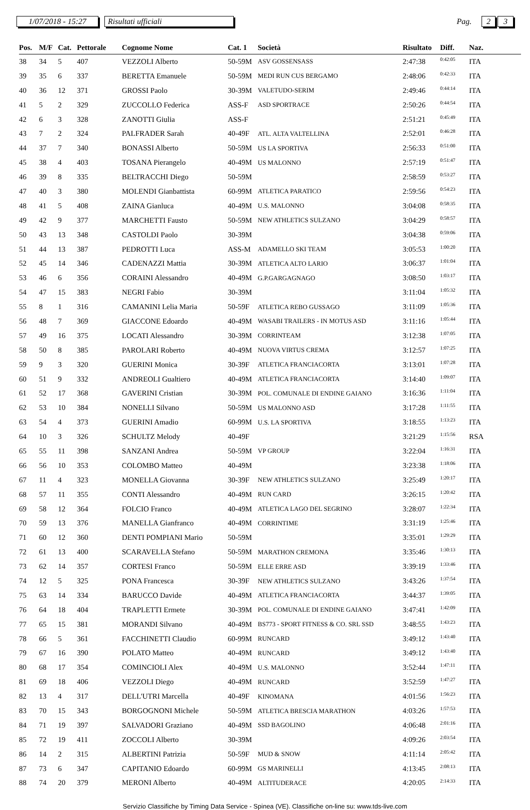1/07/2018 - 15:27
Risultati ufficiali
Pag.
2 3
| Pos. | M/F | Cat. | Pettorale | Cognome Nome | Cat. 1 | Società | Risultato | Diff. | Naz. |
| --- | --- | --- | --- | --- | --- | --- | --- | --- | --- |
| 38 | 34 | 5 | 407 | VEZZOLI Alberto | 50-59M | ASV GOSSENSASS | 2:47:38 | 0:42:05 | ITA |
| 39 | 35 | 6 | 337 | BERETTA Emanuele | 50-59M | MEDI RUN CUS BERGAMO | 2:48:06 | 0:42:33 | ITA |
| 40 | 36 | 12 | 371 | GROSSI Paolo | 30-39M | VALETUDO-SERIM | 2:49:46 | 0:44:14 | ITA |
| 41 | 5 | 2 | 329 | ZUCCOLLO Federica | ASS-F | ASD SPORTRACE | 2:50:26 | 0:44:54 | ITA |
| 42 | 6 | 3 | 328 | ZANOTTI Giulia | ASS-F | | 2:51:21 | 0:45:49 | ITA |
| 43 | 7 | 2 | 324 | PALFRADER Sarah | 40-49F | ATL. ALTA VALTELLINA | 2:52:01 | 0:46:28 | ITA |
| 44 | 37 | 7 | 340 | BONASSI Alberto | 50-59M | US LA SPORTIVA | 2:56:33 | 0:51:00 | ITA |
| 45 | 38 | 4 | 403 | TOSANA Pierangelo | 40-49M | US MALONNO | 2:57:19 | 0:51:47 | ITA |
| 46 | 39 | 8 | 335 | BELTRACCHI Diego | 50-59M | | 2:58:59 | 0:53:27 | ITA |
| 47 | 40 | 3 | 380 | MOLENDI Gianbattista | 60-99M | ATLETICA PARATICO | 2:59:56 | 0:54:23 | ITA |
| 48 | 41 | 5 | 408 | ZAINA Gianluca | 40-49M | U.S. MALONNO | 3:04:08 | 0:58:35 | ITA |
| 49 | 42 | 9 | 377 | MARCHETTI Fausto | 50-59M | NEW ATHLETICS SULZANO | 3:04:29 | 0:58:57 | ITA |
| 50 | 43 | 13 | 348 | CASTOLDI Paolo | 30-39M | | 3:04:38 | 0:59:06 | ITA |
| 51 | 44 | 13 | 387 | PEDROTTI Luca | ASS-M | ADAMELLO SKI TEAM | 3:05:53 | 1:00:20 | ITA |
| 52 | 45 | 14 | 346 | CADENAZZI Mattia | 30-39M | ATLETICA ALTO LARIO | 3:06:37 | 1:01:04 | ITA |
| 53 | 46 | 6 | 356 | CORAINI Alessandro | 40-49M | G.P.GARGAGNAGO | 3:08:50 | 1:03:17 | ITA |
| 54 | 47 | 15 | 383 | NEGRI Fabio | 30-39M | | 3:11:04 | 1:05:32 | ITA |
| 55 | 8 | 1 | 316 | CAMANINI Lelia Maria | 50-59F | ATLETICA REBO GUSSAGO | 3:11:09 | 1:05:36 | ITA |
| 56 | 48 | 7 | 369 | GIACCONE Edoardo | 40-49M | WASABI TRAILERS - IN MOTUS ASD | 3:11:16 | 1:05:44 | ITA |
| 57 | 49 | 16 | 375 | LOCATI Alessandro | 30-39M | CORRINTEAM | 3:12:38 | 1:07:05 | ITA |
| 58 | 50 | 8 | 385 | PAROLARI Roberto | 40-49M | NUOVA VIRTUS CREMA | 3:12:57 | 1:07:25 | ITA |
| 59 | 9 | 3 | 320 | GUERINI Monica | 30-39F | ATLETICA FRANCIACORTA | 3:13:01 | 1:07:28 | ITA |
| 60 | 51 | 9 | 332 | ANDREOLI Gualtiero | 40-49M | ATLETICA FRANCIACORTA | 3:14:40 | 1:09:07 | ITA |
| 61 | 52 | 17 | 368 | GAVERINI Cristian | 30-39M | POL. COMUNALE DI ENDINE GAIANO | 3:16:36 | 1:11:04 | ITA |
| 62 | 53 | 10 | 384 | NONELLI Silvano | 50-59M | US MALONNO ASD | 3:17:28 | 1:11:55 | ITA |
| 63 | 54 | 4 | 373 | GUERINI Amadio | 60-99M | U.S. LA SPORTIVA | 3:18:55 | 1:13:23 | ITA |
| 64 | 10 | 3 | 326 | SCHULTZ Melody | 40-49F | | 3:21:29 | 1:15:56 | RSA |
| 65 | 55 | 11 | 398 | SANZANI Andrea | 50-59M | VP GROUP | 3:22:04 | 1:16:31 | ITA |
| 66 | 56 | 10 | 353 | COLOMBO Matteo | 40-49M | | 3:23:38 | 1:18:06 | ITA |
| 67 | 11 | 4 | 323 | MONELLA Giovanna | 30-39F | NEW ATHLETICS SULZANO | 3:25:49 | 1:20:17 | ITA |
| 68 | 57 | 11 | 355 | CONTI Alessandro | 40-49M | RUN CARD | 3:26:15 | 1:20:42 | ITA |
| 69 | 58 | 12 | 364 | FOLCIO Franco | 40-49M | ATLETICA LAGO DEL SEGRINO | 3:28:07 | 1:22:34 | ITA |
| 70 | 59 | 13 | 376 | MANELLA Gianfranco | 40-49M | CORRINTIME | 3:31:19 | 1:25:46 | ITA |
| 71 | 60 | 12 | 360 | DENTI POMPIANI Mario | 50-59M | | 3:35:01 | 1:29:29 | ITA |
| 72 | 61 | 13 | 400 | SCARAVELLA Stefano | 50-59M | MARATHON CREMONA | 3:35:46 | 1:30:13 | ITA |
| 73 | 62 | 14 | 357 | CORTESI Franco | 50-59M | ELLE ERRE ASD | 3:39:19 | 1:33:46 | ITA |
| 74 | 12 | 5 | 325 | PONA Francesca | 30-39F | NEW ATHLETICS SULZANO | 3:43:26 | 1:37:54 | ITA |
| 75 | 63 | 14 | 334 | BARUCCO Davide | 40-49M | ATLETICA FRANCIACORTA | 3:44:37 | 1:39:05 | ITA |
| 76 | 64 | 18 | 404 | TRAPLETTI Ermete | 30-39M | POL. COMUNALE DI ENDINE GAIANO | 3:47:41 | 1:42:09 | ITA |
| 77 | 65 | 15 | 381 | MORANDI Silvano | 40-49M | BS773 - SPORT FITNESS & CO. SRL SSD | 3:48:55 | 1:43:23 | ITA |
| 78 | 66 | 5 | 361 | FACCHINETTI Claudio | 60-99M | RUNCARD | 3:49:12 | 1:43:40 | ITA |
| 79 | 67 | 16 | 390 | POLATO Matteo | 40-49M | RUNCARD | 3:49:12 | 1:43:40 | ITA |
| 80 | 68 | 17 | 354 | COMINCIOLI Alex | 40-49M | U.S. MALONNO | 3:52:44 | 1:47:11 | ITA |
| 81 | 69 | 18 | 406 | VEZZOLI Diego | 40-49M | RUNCARD | 3:52:59 | 1:47:27 | ITA |
| 82 | 13 | 4 | 317 | DELL'UTRI Marcella | 40-49F | KINOMANA | 4:01:56 | 1:56:23 | ITA |
| 83 | 70 | 15 | 343 | BORGOGNONI Michele | 50-59M | ATLETICA BRESCIA MARATHON | 4:03:26 | 1:57:53 | ITA |
| 84 | 71 | 19 | 397 | SALVADORI Graziano | 40-49M | SSD BAGOLINO | 4:06:48 | 2:01:16 | ITA |
| 85 | 72 | 19 | 411 | ZOCCOLI Alberto | 30-39M | | 4:09:26 | 2:03:54 | ITA |
| 86 | 14 | 2 | 315 | ALBERTINI Patrizia | 50-59F | MUD & SNOW | 4:11:14 | 2:05:42 | ITA |
| 87 | 73 | 6 | 347 | CAPITANIO Edoardo | 60-99M | GS MARINELLI | 4:13:45 | 2:08:13 | ITA |
| 88 | 74 | 20 | 379 | MERONI Alberto | 40-49M | ALTITUDERACE | 4:20:05 | 2:14:33 | ITA |
Servizio Classifiche by Timing Data Service - Spinea (VE). Classifiche on-line su: www.tds-live.com